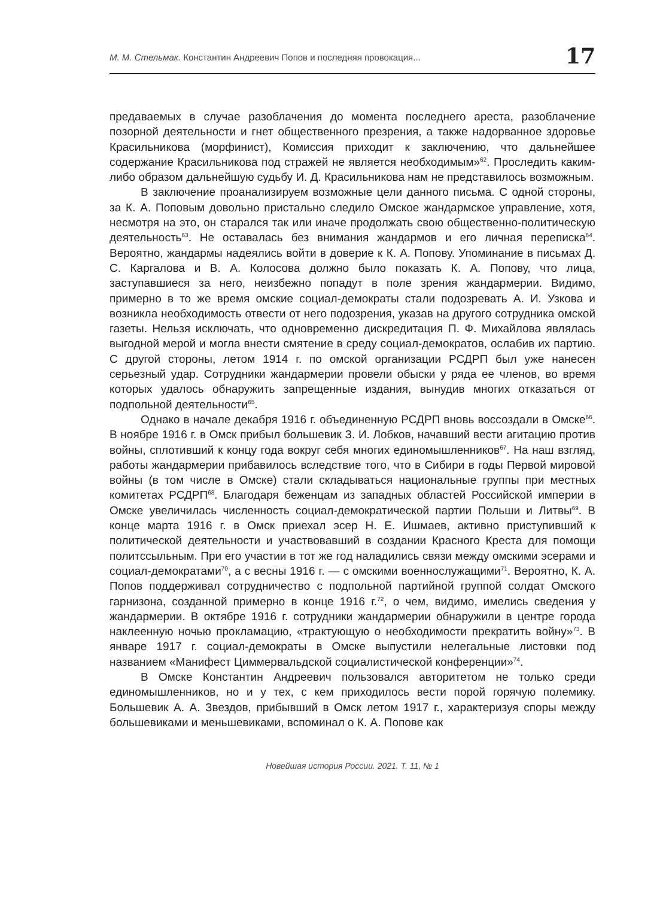М. М. Стельмак. Константин Андреевич Попов и последняя провокация...
17
предаваемых в случае разоблачения до момента последнего ареста, разоблачение позорной деятельности и гнет общественного презрения, а также надорванное здоровье Красильникова (морфинист), Комиссия приходит к заключению, что дальнейшее содержание Красильникова под стражей не является необходимым»<sup>62</sup>. Проследить каким-либо образом дальнейшую судьбу И. Д. Красильникова нам не представилось возможным.
В заключение проанализируем возможные цели данного письма. С одной стороны, за К. А. Поповым довольно пристально следило Омское жандармское управление, хотя, несмотря на это, он старался так или иначе продолжать свою общественно-политическую деятельность<sup>63</sup>. Не оставалась без внимания жандармов и его личная переписка<sup>64</sup>. Вероятно, жандармы надеялись войти в доверие к К. А. Попову. Упоминание в письмах Д. С. Каргалова и В. А. Колосова должно было показать К. А. Попову, что лица, заступавшиеся за него, неизбежно попадут в поле зрения жандармерии. Видимо, примерно в то же время омские социал-демократы стали подозревать А. И. Узкова и возникла необходимость отвести от него подозрения, указав на другого сотрудника омской газеты. Нельзя исключать, что одновременно дискредитация П. Ф. Михайлова являлась выгодной мерой и могла внести смятение в среду социал-демократов, ослабив их партию. С другой стороны, летом 1914 г. по омской организации РСДРП был уже нанесен серьезный удар. Сотрудники жандармерии провели обыски у ряда ее членов, во время которых удалось обнаружить запрещенные издания, вынудив многих отказаться от подпольной деятельности<sup>65</sup>.
Однако в начале декабря 1916 г. объединенную РСДРП вновь воссоздали в Омске<sup>66</sup>. В ноябре 1916 г. в Омск прибыл большевик З. И. Лобков, начавший вести агитацию против войны, сплотивший к концу года вокруг себя многих единомышленников<sup>67</sup>. На наш взгляд, работы жандармерии прибавилось вследствие того, что в Сибири в годы Первой мировой войны (в том числе в Омске) стали складываться национальные группы при местных комитетах РСДРП<sup>68</sup>. Благодаря беженцам из западных областей Российской империи в Омске увеличилась численность социал-демократической партии Польши и Литвы<sup>69</sup>. В конце марта 1916 г. в Омск приехал эсер Н. Е. Ишмаев, активно приступивший к политической деятельности и участвовавший в создании Красного Креста для помощи политссыльным. При его участии в тот же год наладились связи между омскими эсерами и социал-демократами<sup>70</sup>, а с весны 1916 г. — с омскими военнослужащими<sup>71</sup>. Вероятно, К. А. Попов поддерживал сотрудничество с подпольной партийной группой солдат Омского гарнизона, созданной примерно в конце 1916 г.<sup>72</sup>, о чем, видимо, имелись сведения у жандармерии. В октябре 1916 г. сотрудники жандармерии обнаружили в центре города наклеенную ночью прокламацию, «трактующую о необходимости прекратить войну»<sup>73</sup>. В январе 1917 г. социал-демократы в Омске выпустили нелегальные листовки под названием «Манифест Циммервальдской социалистической конференции»<sup>74</sup>.
В Омске Константин Андреевич пользовался авторитетом не только среди единомышленников, но и у тех, с кем приходилось вести порой горячую полемику. Большевик А. А. Звездов, прибывший в Омск летом 1917 г., характеризуя споры между большевиками и меньшевиками, вспоминал о К. А. Попове как
Новейшая история России. 2021. Т. 11, № 1